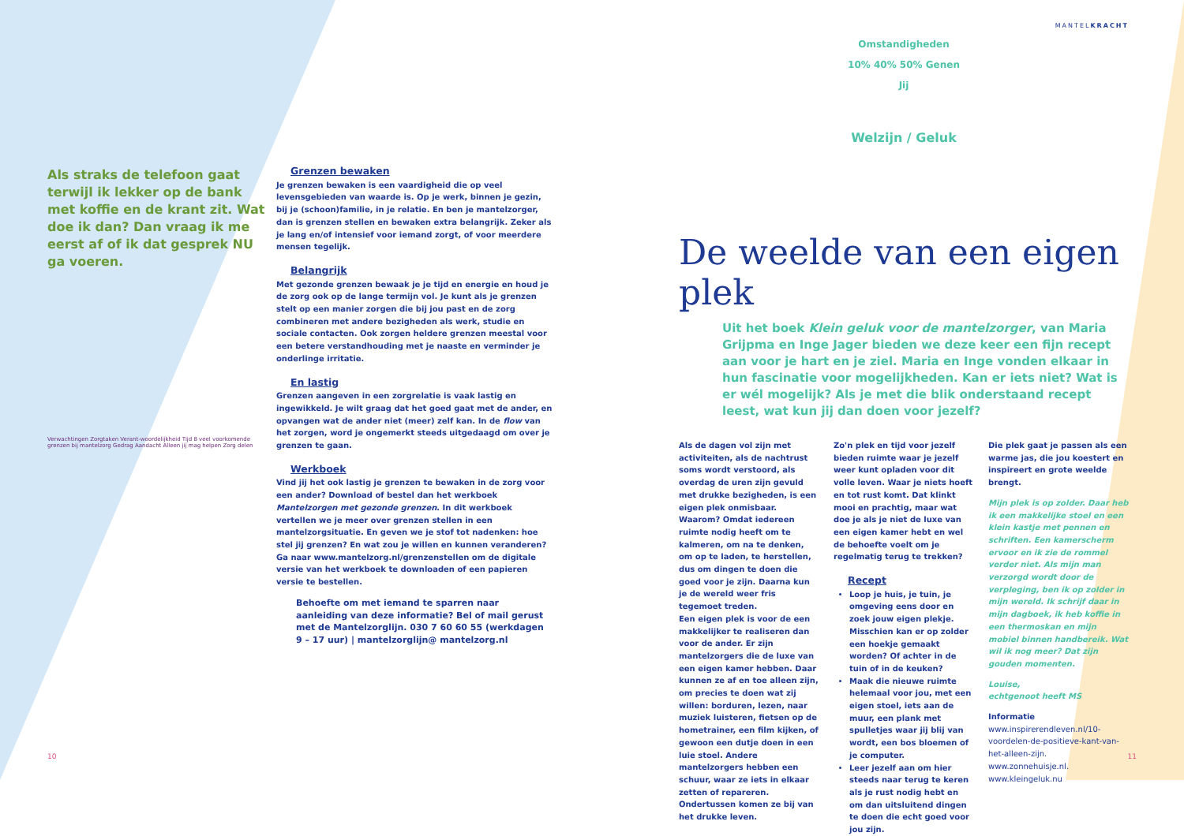Als straks de telefoon gaat terwijl ik lekker op de bank met koffie en de krant zit. Wat doe ik dan? Dan vraag ik me eerst af of ik dat gesprek NU ga voeren.
Verwachtingen Zorgtaken Verant-woordelijkheid Tijd 8 veel voorkomende grenzen bij mantelzorg Gedrag Aandacht Alleen jij mag helpen Zorg delen
Grenzen bewaken
Je grenzen bewaken is een vaardigheid die op veel levensgebieden van waarde is. Op je werk, binnen je gezin, bij je (schoon)familie, in je relatie. En ben je mantelzorger, dan is grenzen stellen en bewaken extra belangrijk. Zeker als je lang en/of intensief voor iemand zorgt, of voor meerdere mensen tegelijk.
Belangrijk
Met gezonde grenzen bewaak je je tijd en energie en houd je de zorg ook op de lange termijn vol. Je kunt als je grenzen stelt op een manier zorgen die bij jou past en de zorg combineren met andere bezigheden als werk, studie en sociale contacten. Ook zorgen heldere grenzen meestal voor een betere verstandhouding met je naaste en verminder je onderlinge irritatie.
En lastig
Grenzen aangeven in een zorgrelatie is vaak lastig en ingewikkeld. Je wilt graag dat het goed gaat met de ander, en opvangen wat de ander niet (meer) zelf kan. In de flow van het zorgen, word je ongemerkt steeds uitgedaagd om over je grenzen te gaan.
Werkboek
Vind jij het ook lastig je grenzen te bewaken in de zorg voor een ander? Download of bestel dan het werkboek Mantelzorgen met gezonde grenzen. In dit werkboek vertellen we je meer over grenzen stellen in een mantelzorgsituatie. En geven we je stof tot nadenken: hoe stel jij grenzen? En wat zou je willen en kunnen veranderen?
Ga naar www.mantelzorg.nl/grenzenstellen om de digitale versie van het werkboek te downloaden of een papieren versie te bestellen.
Behoefte om met iemand te sparren naar aanleiding van deze informatie? Bel of mail gerust met de Mantelzorglijn. 030 7 60 60 55 (werkdagen 9 – 17 uur) | mantelzorglijn@ mantelzorg.nl
MANTELKRACHT
Omstandigheden
10% 40% 50% Genen
Jij
Welzijn / Geluk
De weelde van een eigen plek
Uit het boek Klein geluk voor de mantelzorger, van Maria Grijpma en Inge Jager bieden we deze keer een fijn recept aan voor je hart en je ziel. Maria en Inge vonden elkaar in hun fascinatie voor mogelijkheden. Kan er iets niet? Wat is er wél mogelijk? Als je met die blik onderstaand recept leest, wat kun jij dan doen voor jezelf?
Als de dagen vol zijn met activiteiten, als de nachtrust soms wordt verstoord, als overdag de uren zijn gevuld met drukke bezigheden, is een eigen plek onmisbaar. Waarom? Omdat iedereen ruimte nodig heeft om te kalmeren, om na te denken, om op te laden, te herstellen, dus om dingen te doen die goed voor je zijn. Daarna kun je de wereld weer fris tegemoet treden.
Een eigen plek is voor de een makkelijker te realiseren dan voor de ander. Er zijn mantelzorgers die de luxe van een eigen kamer hebben. Daar kunnen ze af en toe alleen zijn, om precies te doen wat zij willen: borduren, lezen, naar muziek luisteren, fietsen op de hometrainer, een film kijken, of gewoon een dutje doen in een luie stoel. Andere mantelzorgers hebben een schuur, waar ze iets in elkaar zetten of repareren. Ondertussen komen ze bij van het drukke leven.
Zo'n plek en tijd voor jezelf bieden ruimte waar je jezelf weer kunt opladen voor dit volle leven. Waar je niets hoeft en tot rust komt. Dat klinkt mooi en prachtig, maar wat doe je als je niet de luxe van een eigen kamer hebt en wel de behoefte voelt om je regelmatig terug te trekken?
Recept
Loop je huis, je tuin, je omgeving eens door en zoek jouw eigen plekje. Misschien kan er op zolder een hoekje gemaakt worden? Of achter in de tuin of in de keuken?
Maak die nieuwe ruimte helemaal voor jou, met een eigen stoel, iets aan de muur, een plank met spulletjes waar jij blij van wordt, een bos bloemen of je computer.
Leer jezelf aan om hier steeds naar terug te keren als je rust nodig hebt en om dan uitsluitend dingen te doen die echt goed voor jou zijn.
Die plek gaat je passen als een warme jas, die jou koestert en inspireert en grote weelde brengt.
Mijn plek is op zolder. Daar heb ik een makkelijke stoel en een klein kastje met pennen en schriften. Een kamerscherm ervoor en ik zie de rommel verder niet. Als mijn man verzorgd wordt door de verpleging, ben ik op zolder in mijn wereld. Ik schrijf daar in mijn dagboek, ik heb koffie in een thermoskan en mijn mobiel binnen handbereik. Wat wil ik nog meer? Dat zijn gouden momenten.
Louise,
echtgenoot heeft MS
Informatie
www.inspirerendleven.nl/10-voordelen-de-positieve-kant-van-het-alleen-zijn. www.zonnehuisje.nl. www.kleingeluk.nu
10 11